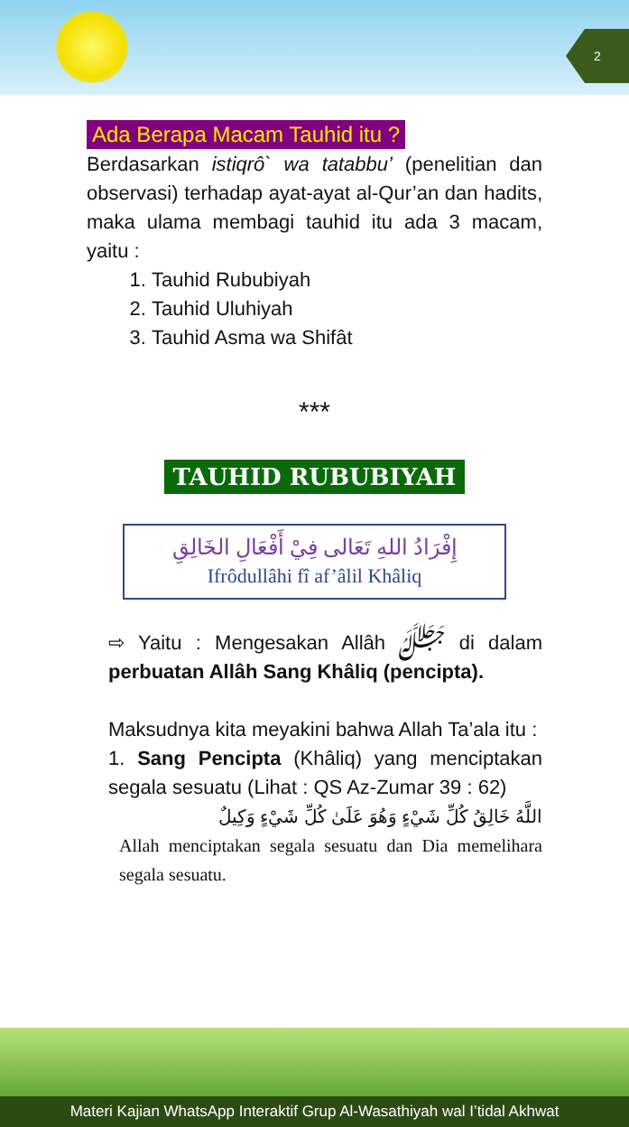2
Ada Berapa Macam Tauhid itu ?
Berdasarkan istiqrô` wa tatabbu’ (penelitian dan observasi) terhadap ayat-ayat al-Qur’an dan hadits, maka ulama membagi tauhid itu ada 3 macam, yaitu :
1. Tauhid Rububiyah
2. Tauhid Uluhiyah
3. Tauhid Asma wa Shifât
***
TAUHID RUBUBIYAH
إِفْرَادُ اللهِ تَعَالى فِيْ أَفْعَالِ الخَالِقِ
Ifrôdullâhi fî af’âlil Khâliq
⇨ Yaitu : Mengesakan Allâh ﷻ di dalam perbuatan Allâh Sang Khâliq (pencipta).
Maksudnya kita meyakini bahwa Allah Ta’ala itu :
1. Sang Pencipta (Khâliq) yang menciptakan segala sesuatu (Lihat : QS Az-Zumar 39 : 62)
اللَّهُ خَالِقُ كُلِّ شَيْءٍ وَهُوَ عَلَىٰ كُلِّ شَيْءٍ وَكِيلٌ
Allah menciptakan segala sesuatu dan Dia memelihara segala sesuatu.
Materi Kajian WhatsApp Interaktif Grup Al-Wasathiyah wal I’tidal Akhwat